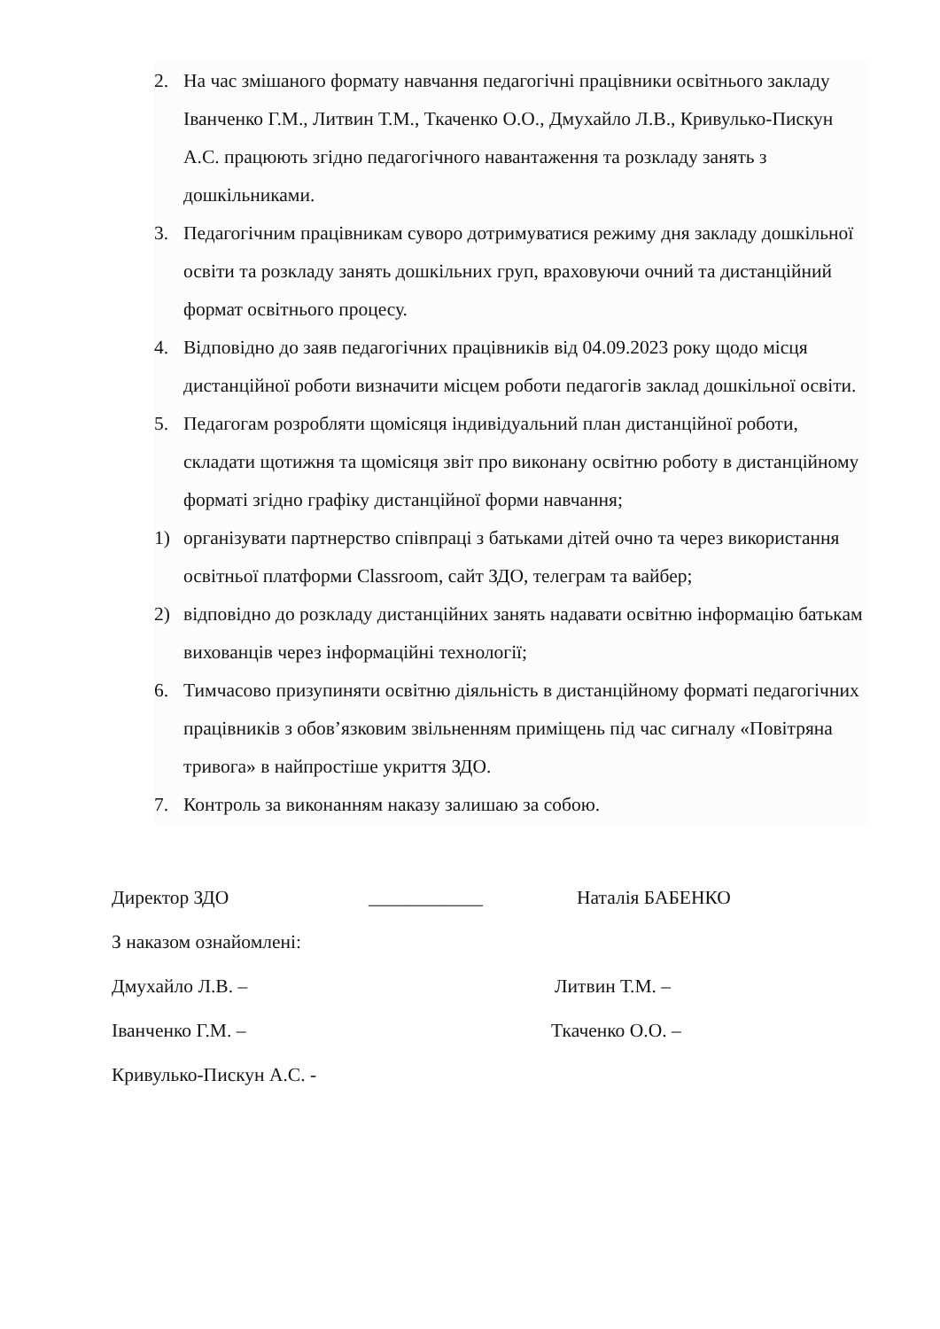2. На час змішаного формату навчання педагогічні працівники освітнього закладу Іванченко Г.М., Литвин Т.М., Ткаченко О.О., Дмухайло Л.В., Кривулько-Пискун А.С. працюють згідно педагогічного навантаження та розкладу занять з дошкільниками.
3. Педагогічним працівникам суворо дотримуватися режиму дня закладу дошкільної освіти та розкладу занять дошкільних груп, враховуючи очний та дистанційний формат освітнього процесу.
4. Відповідно до заяв педагогічних працівників від 04.09.2023 року щодо місця дистанційної роботи визначити місцем роботи педагогів заклад дошкільної освіти.
5. Педагогам розробляти щомісяця індивідуальний план дистанційної роботи, складати щотижня та щомісяця звіт про виконану освітню роботу в дистанційному форматі згідно графіку дистанційної форми навчання;
1) організувати партнерство співпраці з батьками дітей очно та через використання освітньої платформи Classroom, сайт ЗДО, телеграм та вайбер;
2) відповідно до розкладу дистанційних занять надавати освітню інформацію батькам вихованців через інформаційні технології;
6. Тимчасово призупиняти освітню діяльність в дистанційному форматі педагогічних працівників з обов’язковим звільненням приміщень під час сигналу «Повітряна тривога» в найпростіше укриття ЗДО.
7. Контроль за виконанням наказу залишаю за собою.
Директор ЗДО ____________ Наталія БАБЕНКО
З наказом ознайомлені:
Дмухайло Л.В. – Литвин Т.М. –
Іванченко Г.М. – Ткаченко О.О. –
Кривулько-Пискун А.С. -